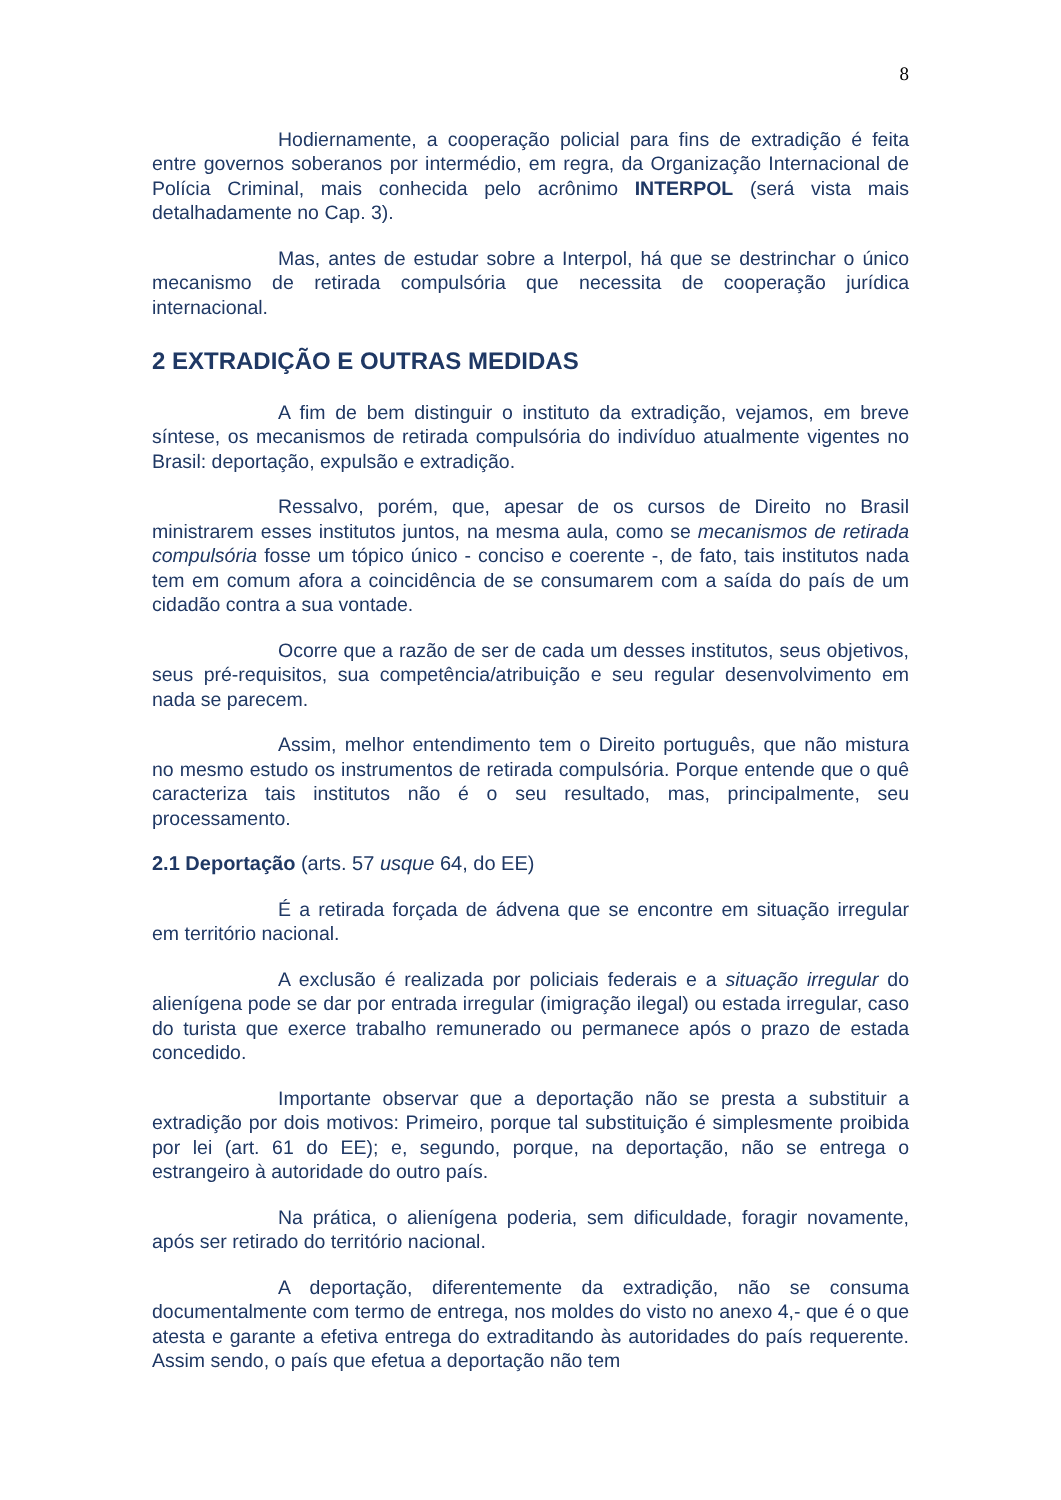8
Hodiernamente, a cooperação policial para fins de extradição é feita entre governos soberanos por intermédio, em regra, da Organização Internacional de Polícia Criminal, mais conhecida pelo acrônimo INTERPOL (será vista mais detalhadamente no Cap. 3).
Mas, antes de estudar sobre a Interpol, há que se destrinchar o único mecanismo de retirada compulsória que necessita de cooperação jurídica internacional.
2 EXTRADIÇÃO E OUTRAS MEDIDAS
A fim de bem distinguir o instituto da extradição, vejamos, em breve síntese, os mecanismos de retirada compulsória do indivíduo atualmente vigentes no Brasil: deportação, expulsão e extradição.
Ressalvo, porém, que, apesar de os cursos de Direito no Brasil ministrarem esses institutos juntos, na mesma aula, como se mecanismos de retirada compulsória fosse um tópico único - conciso e coerente -, de fato, tais institutos nada tem em comum afora a coincidência de se consumarem com a saída do país de um cidadão contra a sua vontade.
Ocorre que a razão de ser de cada um desses institutos, seus objetivos, seus pré-requisitos, sua competência/atribuição e seu regular desenvolvimento em nada se parecem.
Assim, melhor entendimento tem o Direito português, que não mistura no mesmo estudo os instrumentos de retirada compulsória. Porque entende que o quê caracteriza tais institutos não é o seu resultado, mas, principalmente, seu processamento.
2.1 Deportação (arts. 57 usque 64, do EE)
É a retirada forçada de ádvena que se encontre em situação irregular em território nacional.
A exclusão é realizada por policiais federais e a situação irregular do alienígena pode se dar por entrada irregular (imigração ilegal) ou estada irregular, caso do turista que exerce trabalho remunerado ou permanece após o prazo de estada concedido.
Importante observar que a deportação não se presta a substituir a extradição por dois motivos: Primeiro, porque tal substituição é simplesmente proibida por lei (art. 61 do EE); e, segundo, porque, na deportação, não se entrega o estrangeiro à autoridade do outro país.
Na prática, o alienígena poderia, sem dificuldade, foragir novamente, após ser retirado do território nacional.
A deportação, diferentemente da extradição, não se consuma documentalmente com termo de entrega, nos moldes do visto no anexo 4,- que é o que atesta e garante a efetiva entrega do extraditando às autoridades do país requerente. Assim sendo, o país que efetua a deportação não tem